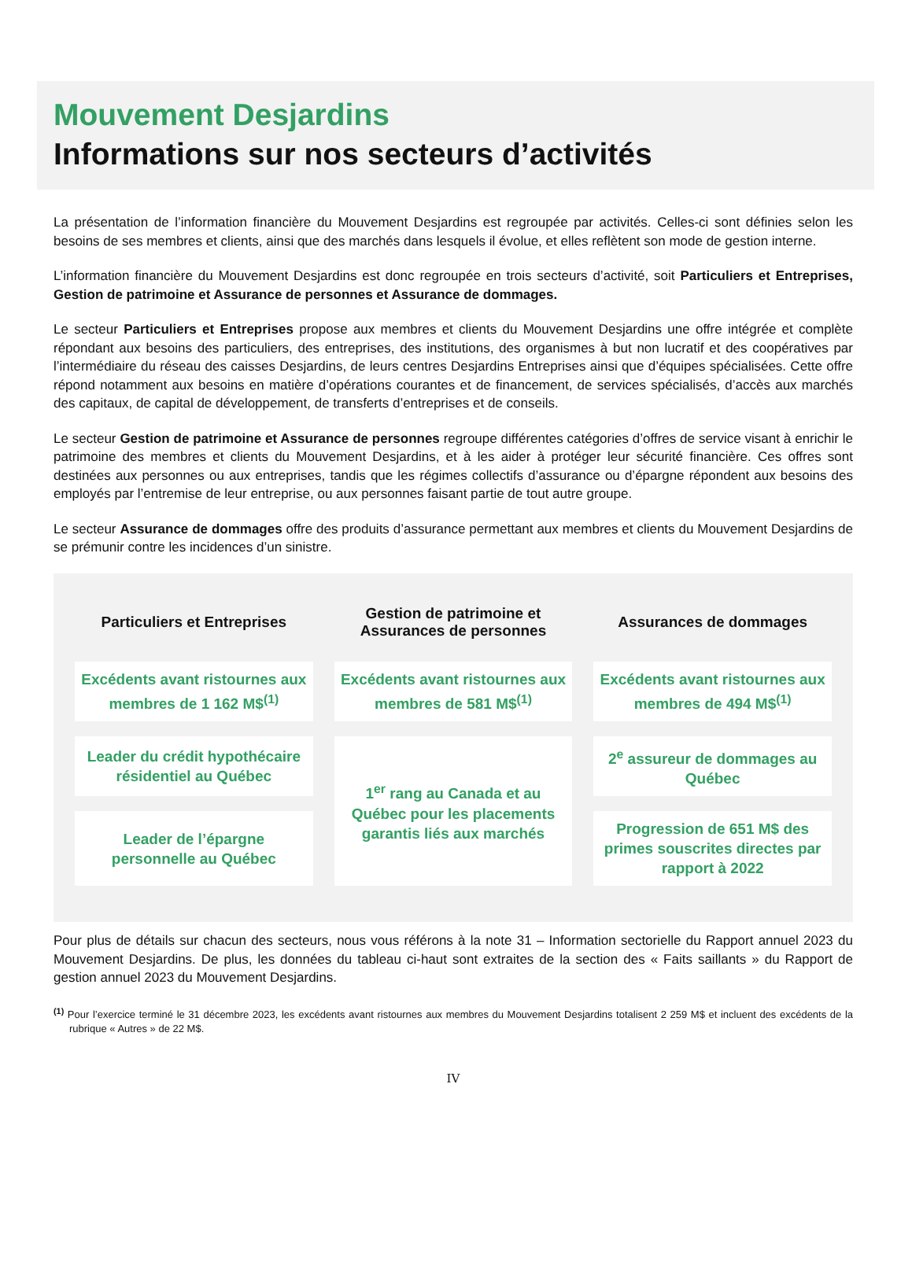Mouvement Desjardins
Informations sur nos secteurs d’activités
La présentation de l’information financière du Mouvement Desjardins est regroupée par activités. Celles-ci sont définies selon les besoins de ses membres et clients, ainsi que des marchés dans lesquels il évolue, et elles reflètent son mode de gestion interne.
L’information financière du Mouvement Desjardins est donc regroupée en trois secteurs d’activité, soit Particuliers et Entreprises, Gestion de patrimoine et Assurance de personnes et Assurance de dommages.
Le secteur Particuliers et Entreprises propose aux membres et clients du Mouvement Desjardins une offre intégrée et complète répondant aux besoins des particuliers, des entreprises, des institutions, des organismes à but non lucratif et des coopératives par l’intermédiaire du réseau des caisses Desjardins, de leurs centres Desjardins Entreprises ainsi que d’équipes spécialisées. Cette offre répond notamment aux besoins en matière d’opérations courantes et de financement, de services spécialisés, d’accès aux marchés des capitaux, de capital de développement, de transferts d’entreprises et de conseils.
Le secteur Gestion de patrimoine et Assurance de personnes regroupe différentes catégories d’offres de service visant à enrichir le patrimoine des membres et clients du Mouvement Desjardins, et à les aider à protéger leur sécurité financière. Ces offres sont destinées aux personnes ou aux entreprises, tandis que les régimes collectifs d’assurance ou d’épargne répondent aux besoins des employés par l’entremise de leur entreprise, ou aux personnes faisant partie de tout autre groupe.
Le secteur Assurance de dommages offre des produits d’assurance permettant aux membres et clients du Mouvement Desjardins de se prémunir contre les incidences d’un sinistre.
| Particuliers et Entreprises | Gestion de patrimoine et Assurances de personnes | Assurances de dommages |
| --- | --- | --- |
| Excédents avant ristournes aux membres de 1 162 M$<sup>(1)</sup> | Excédents avant ristournes aux membres de 581 M$<sup>(1)</sup> | Excédents avant ristournes aux membres de 494 M$<sup>(1)</sup> |
| Leader du crédit hypothécaire résidentiel au Québec | 1<sup>er</sup> rang au Canada et au Québec pour les placements garantis liés aux marchés | 2<sup>e</sup> assureur de dommages au Québec |
| Leader de l’épargne personnelle au Québec | | Progression de 651 M$ des primes souscrites directes par rapport à 2022 |
Pour plus de détails sur chacun des secteurs, nous vous référons à la note 31 – Information sectorielle du Rapport annuel 2023 du Mouvement Desjardins. De plus, les données du tableau ci-haut sont extraites de la section des « Faits saillants » du Rapport de gestion annuel 2023 du Mouvement Desjardins.
<sup>(1)</sup> Pour l’exercice terminé le 31 décembre 2023, les excédents avant ristournes aux membres du Mouvement Desjardins totalisent 2 259 M$ et incluent des excédents de la rubrique « Autres » de 22 M$.
IV